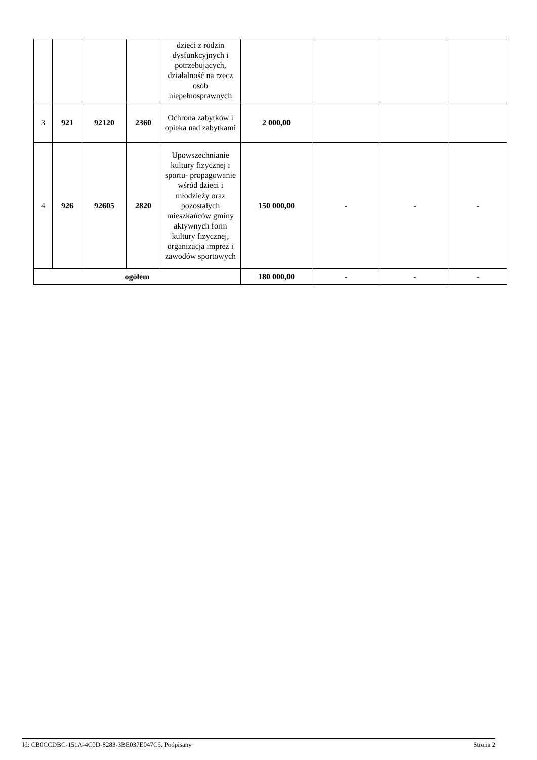| | | | | dzieci z rodzin dysfunkcyjnych i potrzebujących, działalność na rzecz osób niepełnosprawnych | | | | |
| 3 | 921 | 92120 | 2360 | Ochrona zabytków i opieka nad zabytkami | 2 000,00 | | | |
| 4 | 926 | 92605 | 2820 | Upowszechnianie kultury fizycznej i sportu- propagowanie wśród dzieci i młodzieży oraz pozostałych mieszkańców gminy aktywnych form kultury fizycznej, organizacja imprez i zawodów sportowych | 150 000,00 | - | - | - |
| ogółem | | | | | 180 000,00 | - | - | - |
Id: CB0CCDBC-151A-4C0D-8283-3BE037E047C5. Podpisany Strona 2